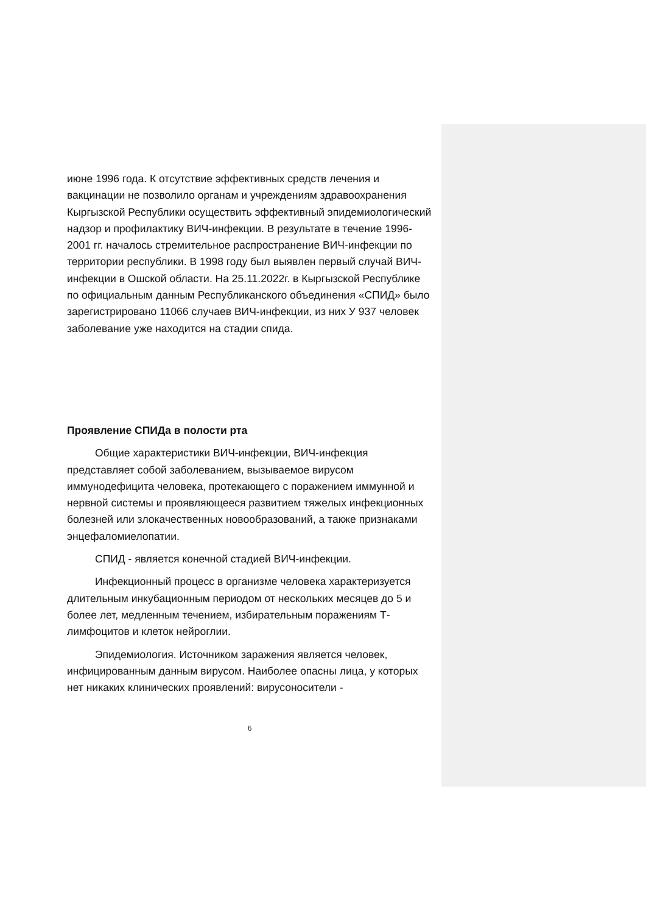июне 1996 года. К отсутствие эффективных средств лечения и вакцинации не позволило органам и учреждениям здравоохранения Кыргызской Республики осуществить эффективный эпидемиологический надзор и профилактику ВИЧ-инфекции. В результате в течение 1996-2001 гг. началось стремительное распространение ВИЧ-инфекции по территории республики. В 1998 году был выявлен первый случай ВИЧ-инфекции в Ошской области. На 25.11.2022г. в Кыргызской Республике по официальным данным Республиканского объединения «СПИД» было зарегистрировано 11066 случаев ВИЧ-инфекции, из них У 937 человек заболевание уже находится на стадии спида.
Проявление СПИДа в полости рта
Общие характеристики ВИЧ-инфекции, ВИЧ-инфекция представляет собой заболеванием, вызываемое вирусом иммунодефицита человека, протекающего с поражением иммунной и нервной системы и проявляющееся развитием тяжелых инфекционных болезней или злокачественных новообразований, а также признаками энцефаломиелопатии.
СПИД - является конечной стадией ВИЧ-инфекции.
Инфекционный процесс в организме человека характеризуется длительным инкубационным периодом от нескольких месяцев до 5 и более лет, медленным течением, избирательным поражениям Т- лимфоцитов и клеток нейроглии.
Эпидемиология. Источником заражения является человек, инфицированным данным вирусом. Наиболее опасны лица, у которых нет никаких клинических проявлений: вирусоносители -
6